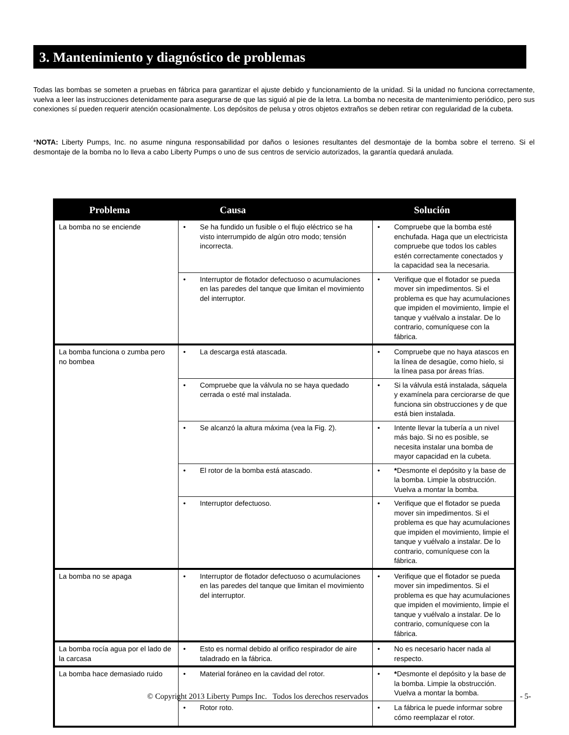3. Mantenimiento y diagnóstico de problemas
Todas las bombas se someten a pruebas en fábrica para garantizar el ajuste debido y funcionamiento de la unidad. Si la unidad no funciona correctamente, vuelva a leer las instrucciones detenidamente para asegurarse de que las siguió al pie de la letra. La bomba no necesita de mantenimiento periódico, pero sus conexiones sí pueden requerir atención ocasionalmente. Los depósitos de pelusa y otros objetos extraños se deben retirar con regularidad de la cubeta.
*NOTA: Liberty Pumps, Inc. no asume ninguna responsabilidad por daños o lesiones resultantes del desmontaje de la bomba sobre el terreno. Si el desmontaje de la bomba no lo lleva a cabo Liberty Pumps o uno de sus centros de servicio autorizados, la garantía quedará anulada.
| Problema | Causa | Solución |
| --- | --- | --- |
| La bomba no se enciende | • Se ha fundido un fusible o el flujo eléctrico se ha visto interrumpido de algún otro modo; tensión incorrecta. | • Compruebe que la bomba esté enchufada. Haga que un electricista compruebe que todos los cables estén correctamente conectados y la capacidad sea la necesaria. |
| | • Interruptor de flotador defectuoso o acumulaciones en las paredes del tanque que limitan el movimiento del interruptor. | • Verifique que el flotador se pueda mover sin impedimentos. Si el problema es que hay acumulaciones que impiden el movimiento, limpie el tanque y vuélvalo a instalar. De lo contrario, comuníquese con la fábrica. |
| La bomba funciona o zumba pero no bombea | • La descarga está atascada. | • Compruebe que no haya atascos en la línea de desagüe, como hielo, si la línea pasa por áreas frías. |
| | • Compruebe que la válvula no se haya quedado cerrada o esté mal instalada. | • Si la válvula está instalada, sáquela y examínela para cerciorarse de que funciona sin obstrucciones y de que está bien instalada. |
| | • Se alcanzó la altura máxima (vea la Fig. 2). | • Intente llevar la tubería a un nivel más bajo. Si no es posible, se necesita instalar una bomba de mayor capacidad en la cubeta. |
| | • El rotor de la bomba está atascado. | • * Desmonte el depósito y la base de la bomba. Limpie la obstrucción. Vuelva a montar la bomba. |
| | • Interruptor defectuoso. | • Verifique que el flotador se pueda mover sin impedimentos. Si el problema es que hay acumulaciones que impiden el movimiento, limpie el tanque y vuélvalo a instalar. De lo contrario, comuníquese con la fábrica. |
| La bomba no se apaga | • Interruptor de flotador defectuoso o acumulaciones en las paredes del tanque que limitan el movimiento del interruptor. | • Verifique que el flotador se pueda mover sin impedimentos. Si el problema es que hay acumulaciones que impiden el movimiento, limpie el tanque y vuélvalo a instalar. De lo contrario, comuníquese con la fábrica. |
| La bomba rocía agua por el lado de la carcasa | • Esto es normal debido al orifico respirador de aire taladrado en la fábrica. | • No es necesario hacer nada al respecto. |
| La bomba hace demasiado ruido | • Material foráneo en la cavidad del rotor. | • * Desmonte el depósito y la base de la bomba. Limpie la obstrucción. Vuelva a montar la bomba. |
| | • Rotor roto. | • La fábrica le puede informar sobre cómo reemplazar el rotor. |
© Copyright 2013 Liberty Pumps Inc. Todos los derechos reservados
- 5-